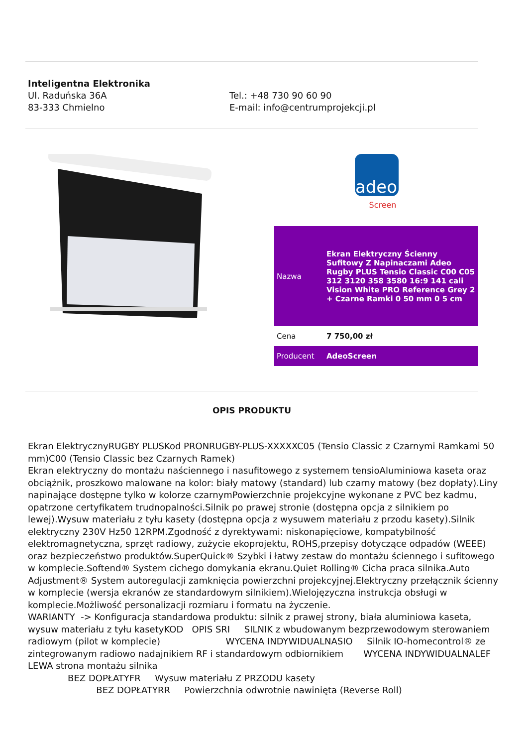Inteligentna Elektronika
Ul. Raduńska 36A
83-333 Chmielno
Tel.: +48 730 90 60 90
E-mail: info@centrumprojekcji.pl
adeo
Screen
| Nazwa | Ekran Elektryczny Ścienny Sufitowy Z Napinaczami Adeo Rugby PLUS Tensio Classic C00 C05 312 3120 358 3580 16:9 141 cali Vision White PRO Reference Grey 2 + Czarne Ramki 0 50 mm 0 5 cm |
| Cena | 7 750,00 zł |
| Producent | AdeoScreen |
OPIS PRODUKTU
Ekran ElektrycznyRUGBY PLUSKod PRONRUGBY-PLUS-XXXXXC05 (Tensio Classic z Czarnymi Ramkami 50 mm)C00 (Tensio Classic bez Czarnych Ramek)
Ekran elektryczny do montażu naściennego i nasufitowego z systemem tensioAluminiowa kaseta oraz obciążnik, proszkowo malowane na kolor: biały matowy (standard) lub czarny matowy (bez dopłaty).Liny napinające dostępne tylko w kolorze czarnymPowierzchnie projekcyjne wykonane z PVC bez kadmu, opatrzone certyfikatem trudnopalności.Silnik po prawej stronie (dostępna opcja z silnikiem po lewej).Wysuw materiału z tyłu kasety (dostępna opcja z wysuwem materiału z przodu kasety).Silnik elektryczny 230V Hz50 12RPM.Zgodność z dyrektywami: niskonapięciowe, kompatybilność elektromagnetyczna, sprzęt radiowy, zużycie ekoprojektu, ROHS,przepisy dotyczące odpadów (WEEE) oraz bezpieczeństwo produktów.SuperQuick® Szybki i łatwy zestaw do montażu ściennego i sufitowego w komplecie.Softend® System cichego domykania ekranu.Quiet Rolling® Cicha praca silnika.Auto Adjustment® System autoregulacji zamknięcia powierzchni projekcyjnej.Elektryczny przełącznik ścienny w komplecie (wersja ekranów ze standardowym silnikiem).Wielojęzyczna instrukcja obsługi w komplecie.Możliwość personalizacji rozmiaru i formatu na życzenie.
WARIANTY -> Konfiguracja standardowa produktu: silnik z prawej strony, biała aluminiowa kaseta, wysuw materiału z tyłu kasetyKOD OPIS SRI SILNIK z wbudowanym bezprzewodowym sterowaniem radiowym (pilot w komplecie) WYCENA INDYWIDUALNASIO Silnik IO-homecontrol® ze zintegrowanym radiowo nadajnikiem RF i standardowym odbiornikiem WYCENA INDYWIDUALNALEF LEWA strona montażu silnika
BEZ DOPŁATYFR Wysuw materiału Z PRZODU kasety
BEZ DOPŁATYRR Powierzchnia odwrotnie nawinięta (Reverse Roll)